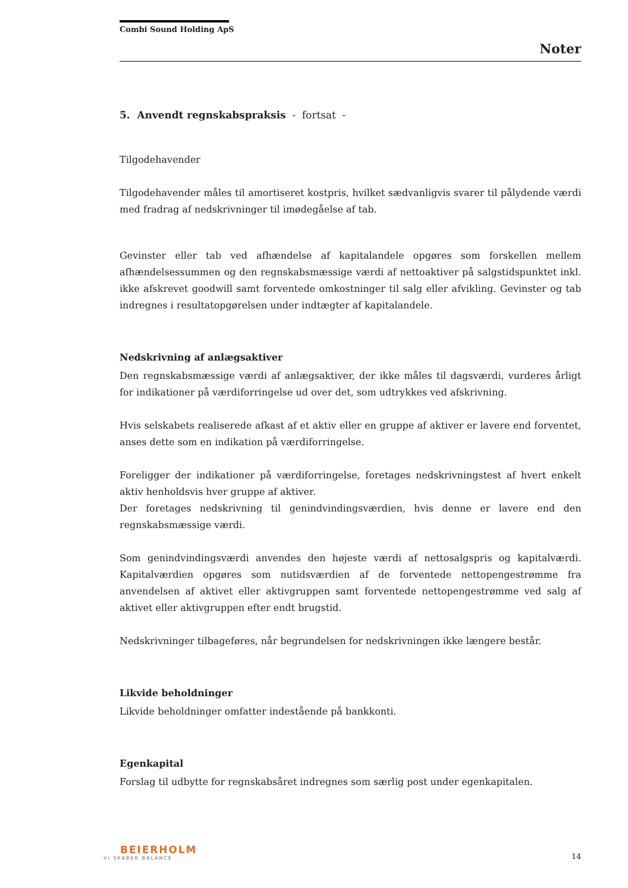Combi Sound Holding ApS
Noter
5. Anvendt regnskabspraksis - fortsat -
Tilgodehavender
Tilgodehavender måles til amortiseret kostpris, hvilket sædvanligvis svarer til pålydende værdi med fradrag af nedskrivninger til imødegåelse af tab.
Gevinster eller tab ved afhændelse af kapitalandele opgøres som forskellen mellem afhændelsessummen og den regnskabsmæssige værdi af nettoaktiver på salgstidspunktet inkl. ikke afskrevet goodwill samt forventede omkostninger til salg eller afvikling. Gevinster og tab indregnes i resultatopgørelsen under indtægter af kapitalandele.
Nedskrivning af anlægsaktiver
Den regnskabsmæssige værdi af anlægsaktiver, der ikke måles til dagsværdi, vurderes årligt for indikationer på værdiforringelse ud over det, som udtrykkes ved afskrivning.
Hvis selskabets realiserede afkast af et aktiv eller en gruppe af aktiver er lavere end forventet, anses dette som en indikation på værdiforringelse.
Foreligger der indikationer på værdiforringelse, foretages nedskrivningstest af hvert enkelt aktiv henholdsvis hver gruppe af aktiver.
Der foretages nedskrivning til genindvindingsværdien, hvis denne er lavere end den regnskabsmæssige værdi.
Som genindvindingsværdi anvendes den højeste værdi af nettosalgspris og kapitalværdi. Kapitalværdien opgøres som nutidsværdien af de forventede nettopengestrømme fra anvendelsen af aktivet eller aktivgruppen samt forventede nettopengestrømme ved salg af aktivet eller aktivgruppen efter endt brugstid.
Nedskrivninger tilbageføres, når begrundelsen for nedskrivningen ikke længere består.
Likvide beholdninger
Likvide beholdninger omfatter indestående på bankkonti.
Egenkapital
Forslag til udbytte for regnskabsåret indregnes som særlig post under egenkapitalen.
BEIERHOLM
VI SKABER BALANCE
14